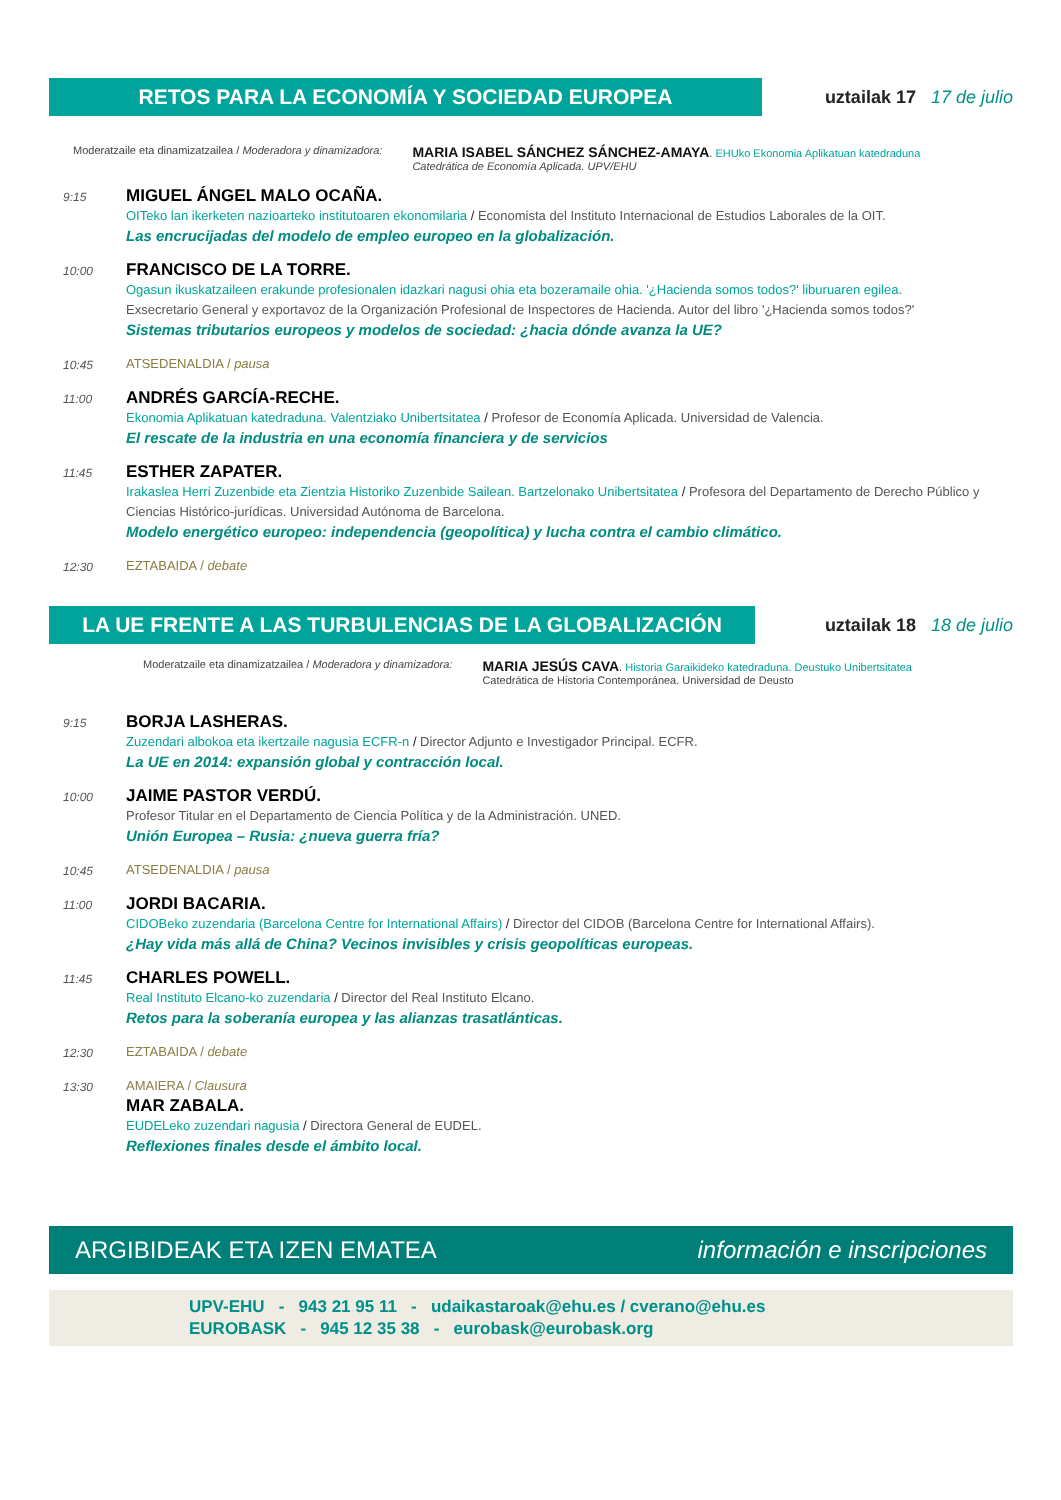RETOS PARA LA ECONOMÍA Y SOCIEDAD EUROPEA
uztailak 17 17 de julio
Moderatzaile eta dinamizatzailea / Moderadora y dinamizadora: MARIA ISABEL SÁNCHEZ SÁNCHEZ-AMAYA. EHUko Ekonomia Aplikatuan katedraduna
Catedrática de Economía Aplicada. UPV/EHU
9:15
MIGUEL ÁNGEL MALO OCAÑA.
OITeko lan ikerketen nazioarteko institutoaren ekonomilaria / Economista del Instituto Internacional de Estudios Laborales de la OIT.
Las encrucijadas del modelo de empleo europeo en la globalización.
10:00
FRANCISCO DE LA TORRE.
Ogasun ikuskatzaileen erakunde profesionalen idazkari nagusi ohia eta bozeramaile ohia. '¿Hacienda somos todos?' liburuaren egilea.
Exsecretario General y exportavoz de la Organización Profesional de Inspectores de Hacienda. Autor del libro '¿Hacienda somos todos?'
Sistemas tributarios europeos y modelos de sociedad: ¿hacia dónde avanza la UE?
10:45
ATSEDENALDIA / pausa
11:00
ANDRÉS GARCÍA-RECHE.
Ekonomia Aplikatuan katedraduna. Valentziako Unibertsitatea / Profesor de Economía Aplicada. Universidad de Valencia.
El rescate de la industria en una economía financiera y de servicios
11:45
ESTHER ZAPATER.
Irakaslea Herri Zuzenbide eta Zientzia Historiko Zuzenbide Sailean. Bartzelonako Unibertsitatea / Profesora del Departamento de Derecho Público y Ciencias Histórico-jurídicas. Universidad Autónoma de Barcelona.
Modelo energético europeo: independencia (geopolítica) y lucha contra el cambio climático.
12:30
EZTABAIDA / debate
LA UE FRENTE A LAS TURBULENCIAS DE LA GLOBALIZACIÓN
uztailak 18 18 de julio
Moderatzaile eta dinamizatzailea / Moderadora y dinamizadora: MARIA JESÚS CAVA. Historia Garaikideko katedraduna. Deustuko Unibertsitatea
Catedrática de Historia Contemporánea. Universidad de Deusto
9:15
BORJA LASHERAS.
Zuzendari albokoa eta ikertzaile nagusia ECFR-n / Director Adjunto e Investigador Principal. ECFR.
La UE en 2014: expansión global y contracción local.
10:00
JAIME PASTOR VERDÚ.
Profesor Titular en el Departamento de Ciencia Política y de la Administración. UNED.
Unión Europea – Rusia: ¿nueva guerra fría?
10:45
ATSEDENALDIA / pausa
11:00
JORDI BACARIA.
CIDOBeko zuzendaria (Barcelona Centre for International Affairs) / Director del CIDOB (Barcelona Centre for International Affairs).
¿Hay vida más allá de China? Vecinos invisibles y crisis geopolíticas europeas.
11:45
CHARLES POWELL.
Real Instituto Elcano-ko zuzendaria / Director del Real Instituto Elcano.
Retos para la soberanía europea y las alianzas trasatlánticas.
12:30
EZTABAIDA / debate
13:30
AMAIERA / Clausura
MAR ZABALA.
EUDELeko zuzendari nagusia / Directora General de EUDEL.
Reflexiones finales desde el ámbito local.
ARGIBIDEAK ETA IZEN EMATEA información e inscripciones
UPV-EHU - 943 21 95 11 - udaikastaroak@ehu.es / cverano@ehu.es
EUROBASK - 945 12 35 38 - eurobask@eurobask.org